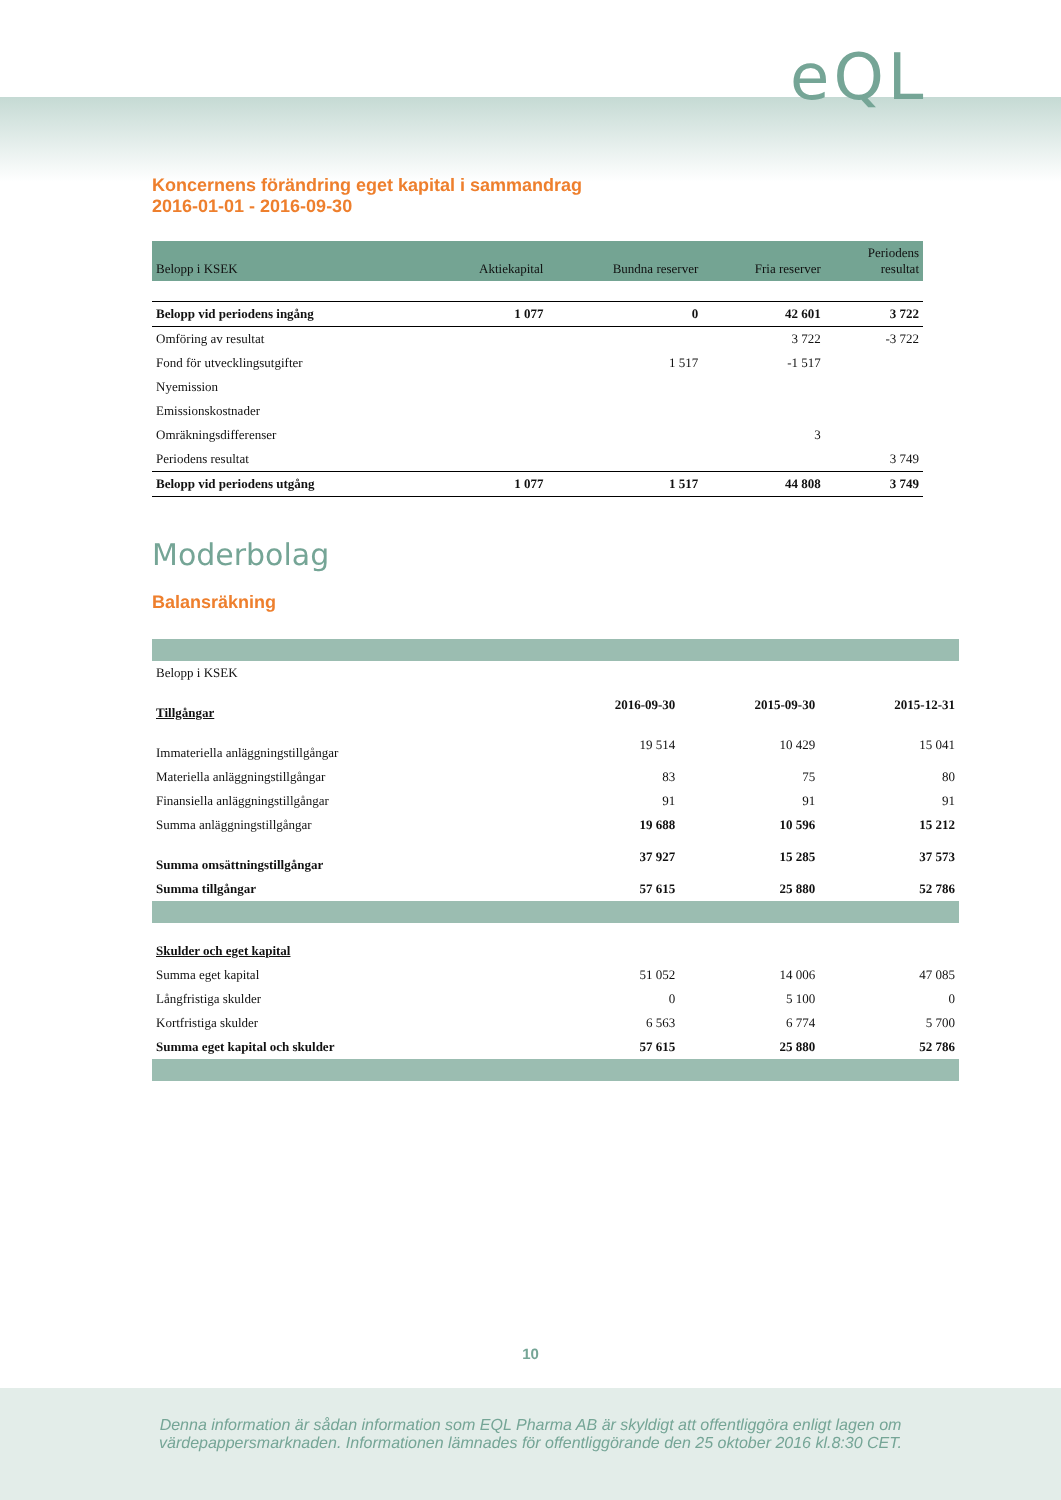eQL
Koncernens förändring eget kapital i sammandrag
2016-01-01 - 2016-09-30
| Belopp i KSEK | Aktiekapital | Bundna reserver | Fria reserver | Periodens resultat |
| --- | --- | --- | --- | --- |
| Belopp vid periodens ingång | 1 077 | 0 | 42 601 | 3 722 |
| Omföring av resultat | | | 3 722 | -3 722 |
| Fond för utvecklingsutgifter | | 1 517 | -1 517 | |
| Nyemission | | | | |
| Emissionskostnader | | | | |
| Omräkningsdifferenser | | | 3 | |
| Periodens resultat | | | | 3 749 |
| Belopp vid periodens utgång | 1 077 | 1 517 | 44 808 | 3 749 |
Moderbolag
Balansräkning
| Belopp i KSEK | | | |
| Tillgångar | 2016-09-30 | 2015-09-30 | 2015-12-31 |
| Immateriella anläggningstillgångar | 19 514 | 10 429 | 15 041 |
| Materiella anläggningstillgångar | 83 | 75 | 80 |
| Finansiella anläggningstillgångar | 91 | 91 | 91 |
| Summa anläggningstillgångar | 19 688 | 10 596 | 15 212 |
| Summa omsättningstillgångar | 37 927 | 15 285 | 37 573 |
| Summa tillgångar | 57 615 | 25 880 | 52 786 |
| Skulder och eget kapital | | | |
| Summa eget kapital | 51 052 | 14 006 | 47 085 |
| Långfristiga skulder | 0 | 5 100 | 0 |
| Kortfristiga skulder | 6 563 | 6 774 | 5 700 |
| Summa eget kapital och skulder | 57 615 | 25 880 | 52 786 |
10
Denna information är sådan information som EQL Pharma AB är skyldigt att offentliggöra enligt lagen om
värdepappersmarknaden. Informationen lämnades för offentliggörande den 25 oktober 2016 kl.8:30 CET.